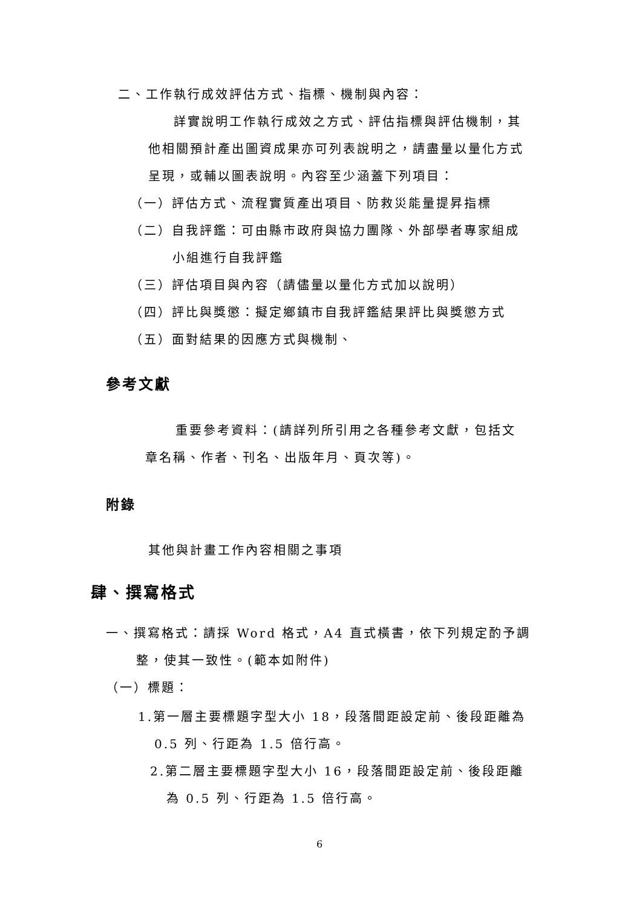二、工作執行成效評估方式、指標、機制與內容：
詳實說明工作執行成效之方式、評估指標與評估機制，其
他相關預計產出圖資成果亦可列表說明之，請盡量以量化方式
呈現，或輔以圖表說明。內容至少涵蓋下列項目：
（一）評估方式、流程實質產出項目、防救災能量提昇指標
（二）自我評鑑：可由縣市政府與協力團隊、外部學者專家組成
小組進行自我評鑑
（三）評估項目與內容（請儘量以量化方式加以說明）
（四）評比與獎懲：擬定鄉鎮市自我評鑑結果評比與獎懲方式
（五）面對結果的因應方式與機制、
參考文獻
重要參考資料：(請詳列所引用之各種參考文獻，包括文
章名稱、作者、刊名、出版年月、頁次等)。
附錄
其他與計畫工作內容相關之事項
肆、撰寫格式
一、撰寫格式：請採 Word 格式，A4 直式橫書，依下列規定酌予調
整，使其一致性。(範本如附件)
（一）標題：
1.第一層主要標題字型大小 18，段落間距設定前、後段距離為
0.5 列、行距為 1.5 倍行高。
2.第二層主要標題字型大小 16，段落間距設定前、後段距離
為 0.5 列、行距為 1.5 倍行高。
6